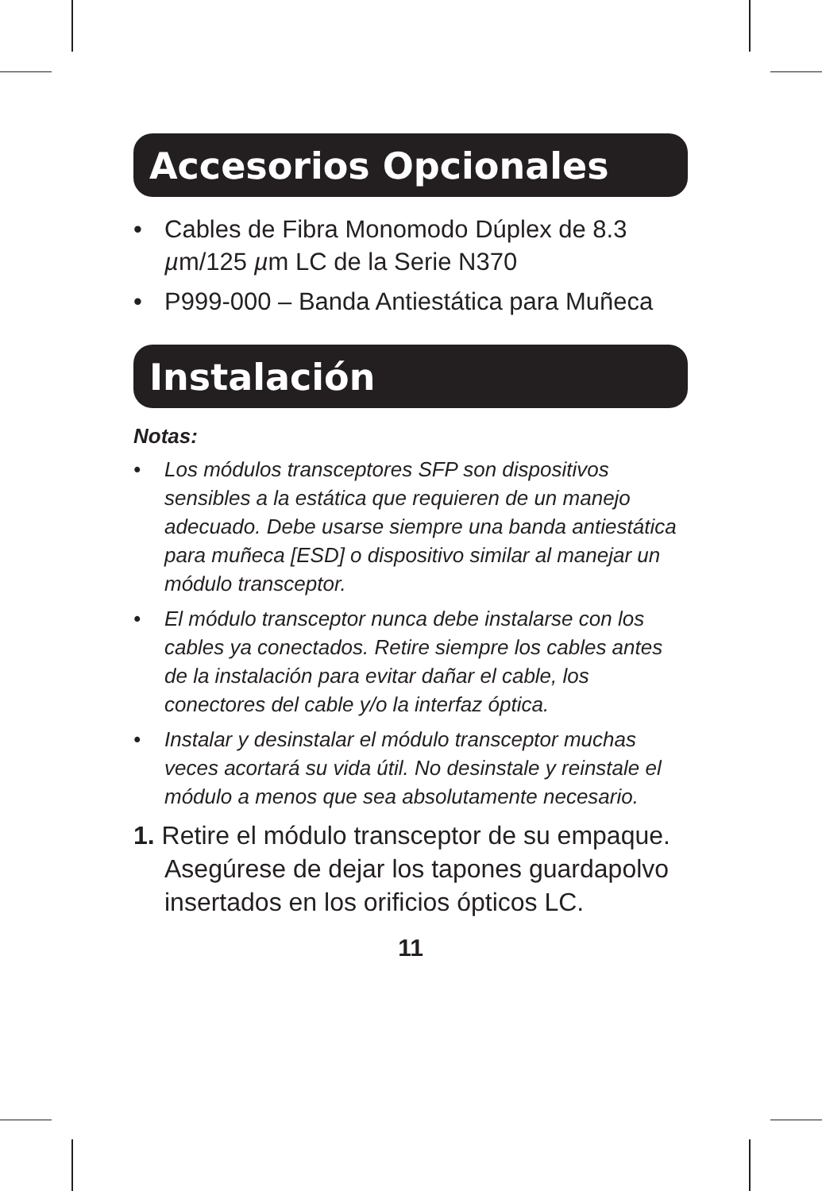Accesorios Opcionales
• Cables de Fibra Monomodo Dúplex de 8.3 µm/125 µm LC de la Serie N370
• P999-000 – Banda Antiestática para Muñeca
Instalación
Notas:
• Los módulos transceptores SFP son dispositivos sensibles a la estática que requieren de un manejo adecuado. Debe usarse siempre una banda antiestática para muñeca [ESD] o dispositivo similar al manejar un módulo transceptor.
• El módulo transceptor nunca debe instalarse con los cables ya conectados. Retire siempre los cables antes de la instalación para evitar dañar el cable, los conectores del cable y/o la interfaz óptica.
• Instalar y desinstalar el módulo transceptor muchas veces acortará su vida útil. No desinstale y reinstale el módulo a menos que sea absolutamente necesario.
1. Retire el módulo transceptor de su empaque. Asegúrese de dejar los tapones guardapolvo insertados en los orificios ópticos LC.
11